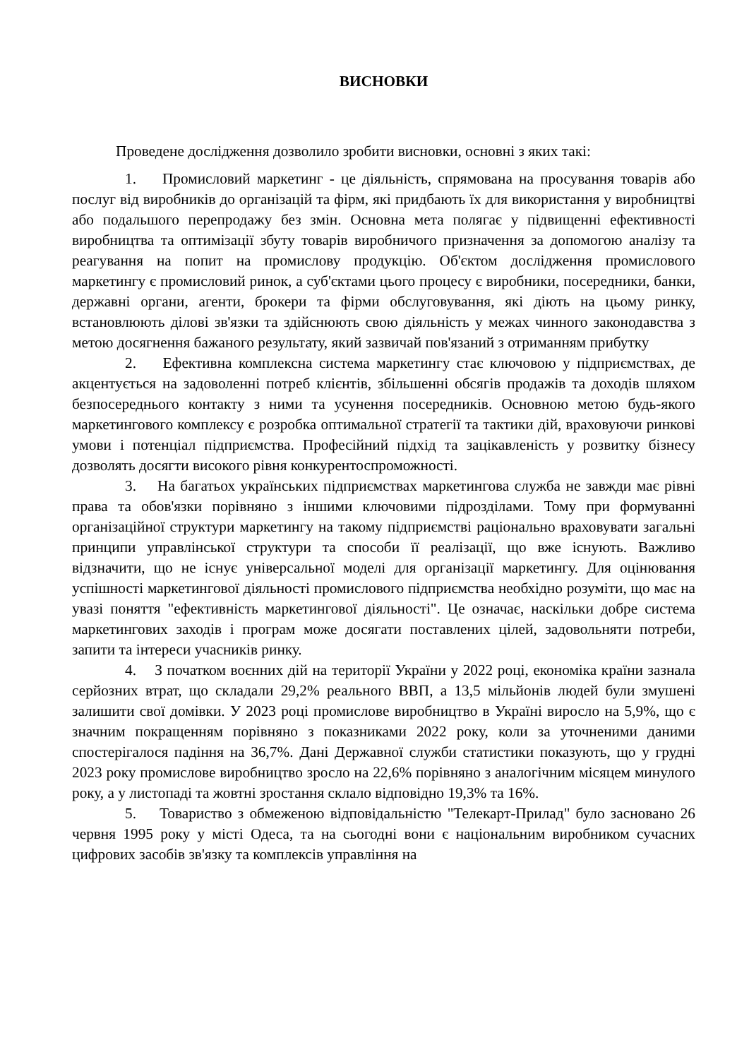ВИСНОВКИ
Проведене дослідження дозволило зробити висновки, основні з яких такі:
1. Промисловий маркетинг - це діяльність, спрямована на просування товарів або послуг від виробників до організацій та фірм, які придбають їх для використання у виробництві або подальшого перепродажу без змін. Основна мета полягає у підвищенні ефективності виробництва та оптимізації збуту товарів виробничого призначення за допомогою аналізу та реагування на попит на промислову продукцію. Об'єктом дослідження промислового маркетингу є промисловий ринок, а суб'єктами цього процесу є виробники, посередники, банки, державні органи, агенти, брокери та фірми обслуговування, які діють на цьому ринку, встановлюють ділові зв'язки та здійснюють свою діяльність у межах чинного законодавства з метою досягнення бажаного результату, який зазвичай пов'язаний з отриманням прибутку
2. Ефективна комплексна система маркетингу стає ключовою у підприємствах, де акцентується на задоволенні потреб клієнтів, збільшенні обсягів продажів та доходів шляхом безпосереднього контакту з ними та усунення посередників. Основною метою будь-якого маркетингового комплексу є розробка оптимальної стратегії та тактики дій, враховуючи ринкові умови і потенціал підприємства. Професійний підхід та зацікавленість у розвитку бізнесу дозволять досягти високого рівня конкурентоспроможності.
3. На багатьох українських підприємствах маркетингова служба не завжди має рівні права та обов'язки порівняно з іншими ключовими підрозділами. Тому при формуванні організаційної структури маркетингу на такому підприємстві раціонально враховувати загальні принципи управлінської структури та способи її реалізації, що вже існують. Важливо відзначити, що не існує універсальної моделі для організації маркетингу. Для оцінювання успішності маркетингової діяльності промислового підприємства необхідно розуміти, що має на увазі поняття "ефективність маркетингової діяльності". Це означає, наскільки добре система маркетингових заходів і програм може досягати поставлених цілей, задовольняти потреби, запити та інтереси учасників ринку.
4. З початком воєнних дій на території України у 2022 році, економіка країни зазнала серйозних втрат, що складали 29,2% реального ВВП, а 13,5 мільйонів людей були змушені залишити свої домівки. У 2023 році промислове виробництво в Україні виросло на 5,9%, що є значним покращенням порівняно з показниками 2022 року, коли за уточненими даними спостерігалося падіння на 36,7%. Дані Державної служби статистики показують, що у грудні 2023 року промислове виробництво зросло на 22,6% порівняно з аналогічним місяцем минулого року, а у листопаді та жовтні зростання склало відповідно 19,3% та 16%.
5. Товариство з обмеженою відповідальністю "Телекарт-Прилад" було засновано 26 червня 1995 року у місті Одеса, та на сьогодні вони є національним виробником сучасних цифрових засобів зв'язку та комплексів управління на